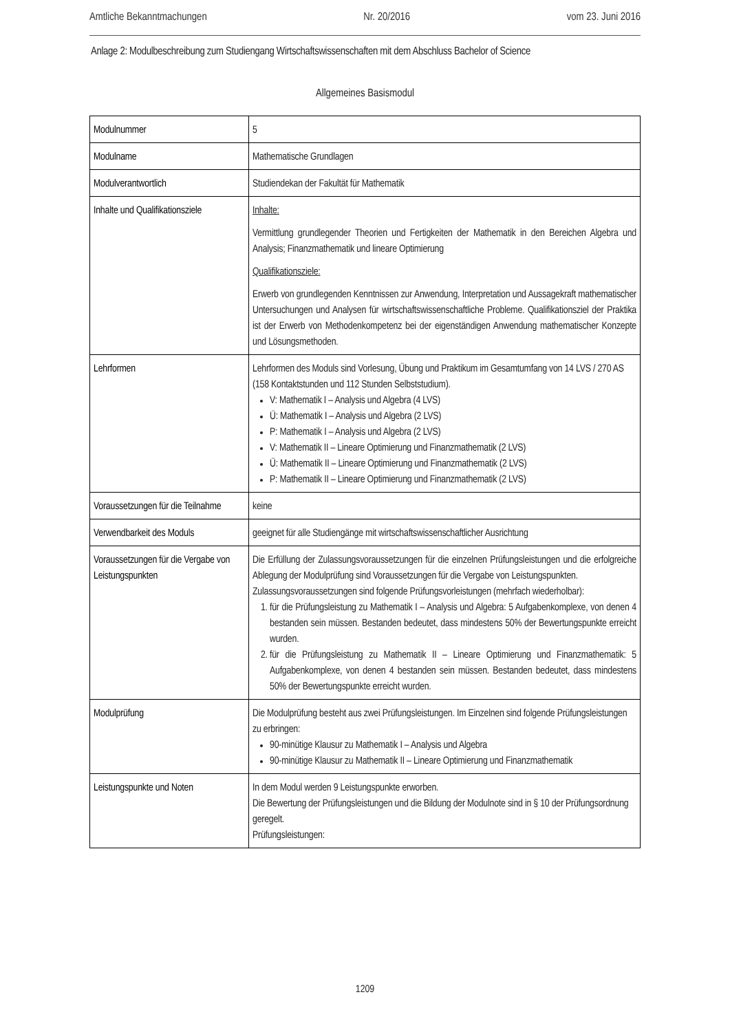Amtliche Bekanntmachungen Nr. 20/2016 vom 23. Juni 2016
Anlage 2: Modulbeschreibung zum Studiengang Wirtschaftswissenschaften mit dem Abschluss Bachelor of Science
Allgemeines Basismodul
| Modulnummer | 5 |
| Modulname | Mathematische Grundlagen |
| Modulverantwortlich | Studiendekan der Fakultät für Mathematik |
| Inhalte und Qualifikationsziele | Inhalte: Vermittlung grundlegender Theorien und Fertigkeiten der Mathematik in den Bereichen Algebra und Analysis; Finanzmathematik und lineare Optimierung Qualifikationsziele: Erwerb von grundlegenden Kenntnissen zur Anwendung, Interpretation und Aussagekraft mathematischer Untersuchungen und Analysen für wirtschaftswissenschaftliche Probleme. Qualifikationsziel der Praktika ist der Erwerb von Methodenkompetenz bei der eigenständigen Anwendung mathematischer Konzepte und Lösungsmethoden. |
| Lehrformen | Lehrformen des Moduls sind Vorlesung, Übung und Praktikum im Gesamtumfang von 14 LVS / 270 AS (158 Kontaktstunden und 112 Stunden Selbststudium). V: Mathematik I – Analysis und Algebra (4 LVS) Ü: Mathematik I – Analysis und Algebra (2 LVS) P: Mathematik I – Analysis und Algebra (2 LVS) V: Mathematik II – Lineare Optimierung und Finanzmathematik (2 LVS) Ü: Mathematik II – Lineare Optimierung und Finanzmathematik (2 LVS) P: Mathematik II – Lineare Optimierung und Finanzmathematik (2 LVS) |
| Voraussetzungen für die Teilnahme | keine |
| Verwendbarkeit des Moduls | geeignet für alle Studiengänge mit wirtschaftswissenschaftlicher Ausrichtung |
| Voraussetzungen für die Vergabe von Leistungspunkten | Die Erfüllung der Zulassungsvoraussetzungen für die einzelnen Prüfungsleistungen und die erfolgreiche Ablegung der Modulprüfung sind Voraussetzungen für die Vergabe von Leistungspunkten. Zulassungsvoraussetzungen sind folgende Prüfungsvorleistungen (mehrfach wiederholbar): 1. für die Prüfungsleistung zu Mathematik I – Analysis und Algebra: 5 Aufgabenkomplexe, von denen 4 bestanden sein müssen. Bestanden bedeutet, dass mindestens 50% der Bewertungspunkte erreicht wurden. 2. für die Prüfungsleistung zu Mathematik II – Lineare Optimierung und Finanzmathematik: 5 Aufgabenkomplexe, von denen 4 bestanden sein müssen. Bestanden bedeutet, dass mindestens 50% der Bewertungspunkte erreicht wurden. |
| Modulprüfung | Die Modulprüfung besteht aus zwei Prüfungsleistungen. Im Einzelnen sind folgende Prüfungsleistungen zu erbringen: 90-minütige Klausur zu Mathematik I – Analysis und Algebra 90-minütige Klausur zu Mathematik II – Lineare Optimierung und Finanzmathematik |
| Leistungspunkte und Noten | In dem Modul werden 9 Leistungspunkte erworben. Die Bewertung der Prüfungsleistungen und die Bildung der Modulnote sind in § 10 der Prüfungsordnung geregelt. Prüfungsleistungen: |
1209